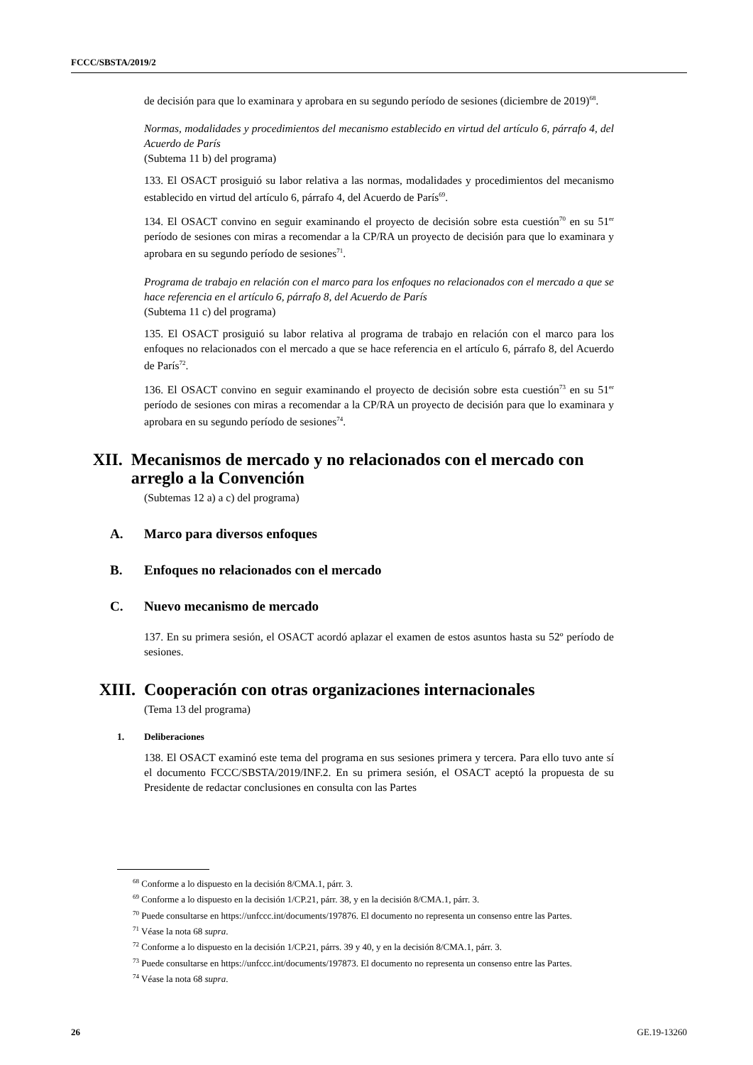FCCC/SBSTA/2019/2
de decisión para que lo examinara y aprobara en su segundo período de sesiones (diciembre de 2019)<sup>68</sup>.
Normas, modalidades y procedimientos del mecanismo establecido en virtud del artículo 6, párrafo 4, del Acuerdo de París
(Subtema 11 b) del programa)
133. El OSACT prosiguió su labor relativa a las normas, modalidades y procedimientos del mecanismo establecido en virtud del artículo 6, párrafo 4, del Acuerdo de París<sup>69</sup>.
134. El OSACT convino en seguir examinando el proyecto de decisión sobre esta cuestión<sup>70</sup> en su 51<sup>er</sup> período de sesiones con miras a recomendar a la CP/RA un proyecto de decisión para que lo examinara y aprobara en su segundo período de sesiones<sup>71</sup>.
Programa de trabajo en relación con el marco para los enfoques no relacionados con el mercado a que se hace referencia en el artículo 6, párrafo 8, del Acuerdo de París
(Subtema 11 c) del programa)
135. El OSACT prosiguió su labor relativa al programa de trabajo en relación con el marco para los enfoques no relacionados con el mercado a que se hace referencia en el artículo 6, párrafo 8, del Acuerdo de París<sup>72</sup>.
136. El OSACT convino en seguir examinando el proyecto de decisión sobre esta cuestión<sup>73</sup> en su 51<sup>er</sup> período de sesiones con miras a recomendar a la CP/RA un proyecto de decisión para que lo examinara y aprobara en su segundo período de sesiones<sup>74</sup>.
XII. Mecanismos de mercado y no relacionados con el mercado con arreglo a la Convención
(Subtemas 12 a) a c) del programa)
A. Marco para diversos enfoques
B. Enfoques no relacionados con el mercado
C. Nuevo mecanismo de mercado
137. En su primera sesión, el OSACT acordó aplazar el examen de estos asuntos hasta su 52º período de sesiones.
XIII. Cooperación con otras organizaciones internacionales
(Tema 13 del programa)
1. Deliberaciones
138. El OSACT examinó este tema del programa en sus sesiones primera y tercera. Para ello tuvo ante sí el documento FCCC/SBSTA/2019/INF.2. En su primera sesión, el OSACT aceptó la propuesta de su Presidente de redactar conclusiones en consulta con las Partes
<sup>68</sup> Conforme a lo dispuesto en la decisión 8/CMA.1, párr. 3.
<sup>69</sup> Conforme a lo dispuesto en la decisión 1/CP.21, párr. 38, y en la decisión 8/CMA.1, párr. 3.
<sup>70</sup> Puede consultarse en https://unfccc.int/documents/197876. El documento no representa un consenso entre las Partes.
<sup>71</sup> Véase la nota 68 supra.
<sup>72</sup> Conforme a lo dispuesto en la decisión 1/CP.21, párrs. 39 y 40, y en la decisión 8/CMA.1, párr. 3.
<sup>73</sup> Puede consultarse en https://unfccc.int/documents/197873. El documento no representa un consenso entre las Partes.
<sup>74</sup> Véase la nota 68 supra.
26 GE.19-13260